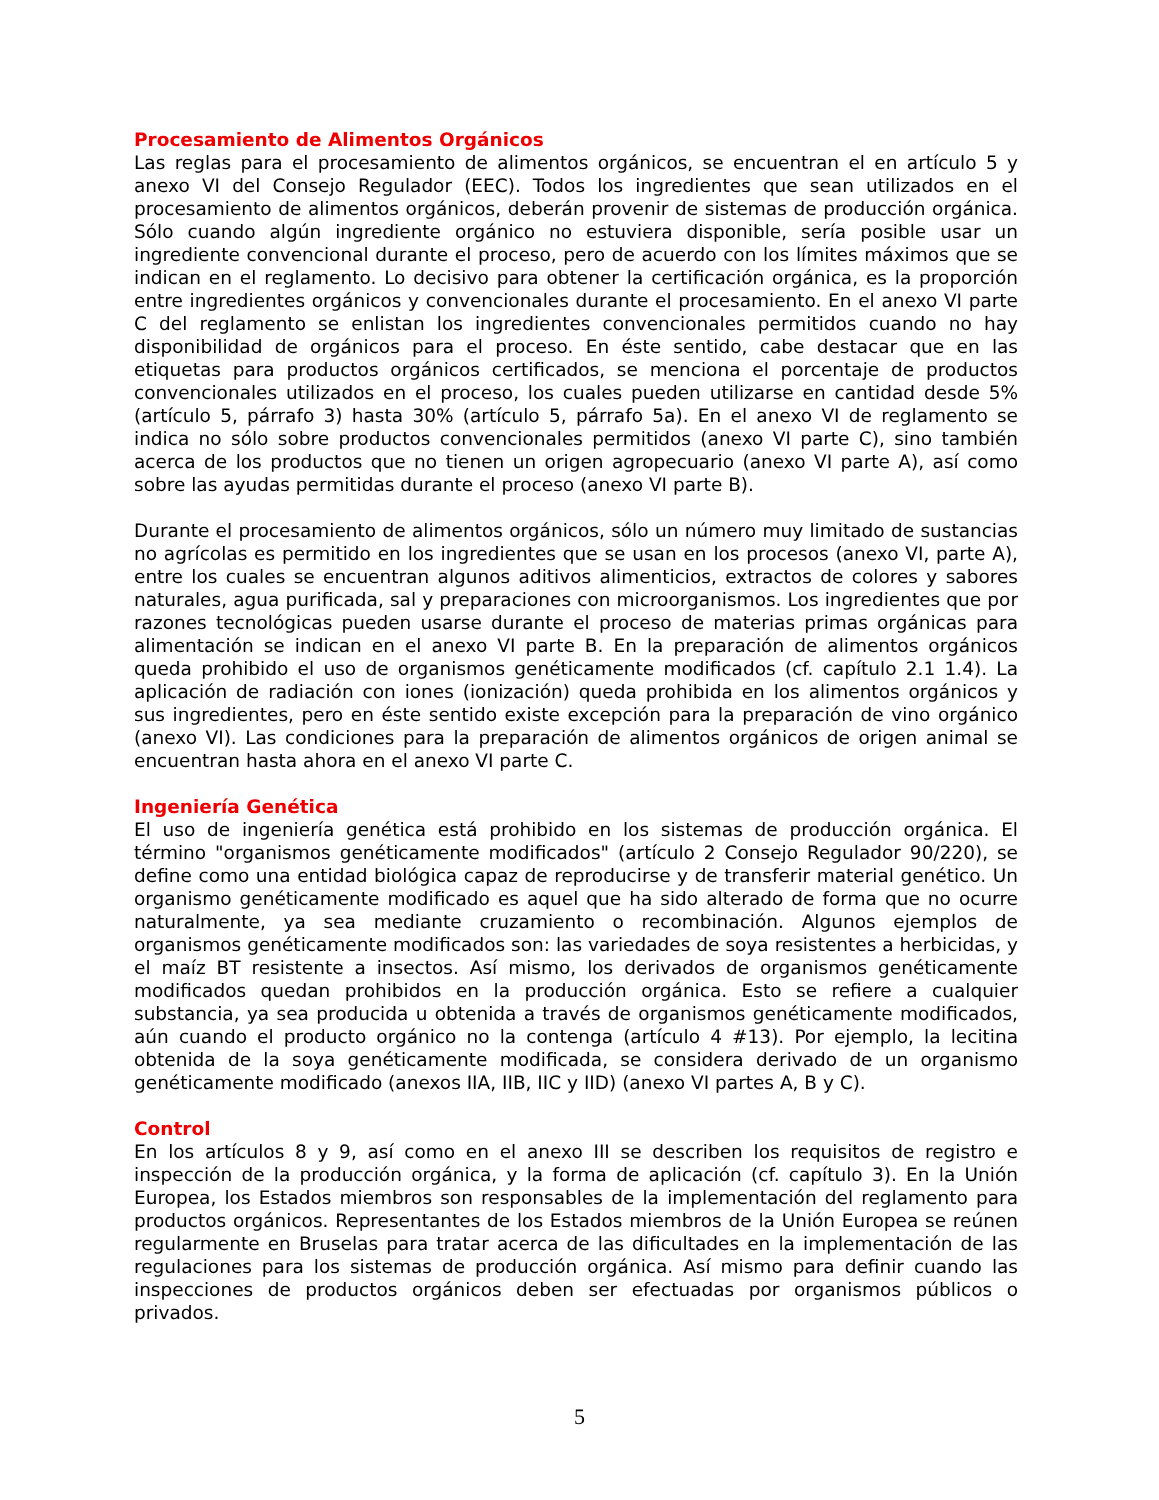Procesamiento de Alimentos Orgánicos
Las reglas para el procesamiento de alimentos orgánicos, se encuentran el en artículo 5 y anexo VI del Consejo Regulador (EEC). Todos los ingredientes que sean utilizados en el procesamiento de alimentos orgánicos, deberán provenir de sistemas de producción orgánica. Sólo cuando algún ingrediente orgánico no estuviera disponible, sería posible usar un ingrediente convencional durante el proceso, pero de acuerdo con los límites máximos que se indican en el reglamento. Lo decisivo para obtener la certificación orgánica, es la proporción entre ingredientes orgánicos y convencionales durante el procesamiento. En el anexo VI parte C del reglamento se enlistan los ingredientes convencionales permitidos cuando no hay disponibilidad de orgánicos para el proceso. En éste sentido, cabe destacar que en las etiquetas para productos orgánicos certificados, se menciona el porcentaje de productos convencionales utilizados en el proceso, los cuales pueden utilizarse en cantidad desde 5% (artículo 5, párrafo 3) hasta 30% (artículo 5, párrafo 5a). En el anexo VI de reglamento se indica no sólo sobre productos convencionales permitidos (anexo VI parte C), sino también acerca de los productos que no tienen un origen agropecuario (anexo VI parte A), así como sobre las ayudas permitidas durante el proceso (anexo VI parte B).
Durante el procesamiento de alimentos orgánicos, sólo un número muy limitado de sustancias no agrícolas es permitido en los ingredientes que se usan en los procesos (anexo VI, parte A), entre los cuales se encuentran algunos aditivos alimenticios, extractos de colores y sabores naturales, agua purificada, sal y preparaciones con microorganismos. Los ingredientes que por razones tecnológicas pueden usarse durante el proceso de materias primas orgánicas para alimentación se indican en el anexo VI parte B. En la preparación de alimentos orgánicos queda prohibido el uso de organismos genéticamente modificados (cf. capítulo 2.1 1.4). La aplicación de radiación con iones (ionización) queda prohibida en los alimentos orgánicos y sus ingredientes, pero en éste sentido existe excepción para la preparación de vino orgánico (anexo VI). Las condiciones para la preparación de alimentos orgánicos de origen animal se encuentran hasta ahora en el anexo VI parte C.
Ingeniería Genética
El uso de ingeniería genética está prohibido en los sistemas de producción orgánica. El término "organismos genéticamente modificados" (artículo 2 Consejo Regulador 90/220), se define como una entidad biológica capaz de reproducirse y de transferir material genético. Un organismo genéticamente modificado es aquel que ha sido alterado de forma que no ocurre naturalmente, ya sea mediante cruzamiento o recombinación. Algunos ejemplos de organismos genéticamente modificados son: las variedades de soya resistentes a herbicidas, y el maíz BT resistente a insectos. Así mismo, los derivados de organismos genéticamente modificados quedan prohibidos en la producción orgánica. Esto se refiere a cualquier substancia, ya sea producida u obtenida a través de organismos genéticamente modificados, aún cuando el producto orgánico no la contenga (artículo 4 #13). Por ejemplo, la lecitina obtenida de la soya genéticamente modificada, se considera derivado de un organismo genéticamente modificado (anexos IIA, IIB, IIC y IID) (anexo VI partes A, B y C).
Control
En los artículos 8 y 9, así como en el anexo III se describen los requisitos de registro e inspección de la producción orgánica, y la forma de aplicación (cf. capítulo 3). En la Unión Europea, los Estados miembros son responsables de la implementación del reglamento para productos orgánicos. Representantes de los Estados miembros de la Unión Europea se reúnen regularmente en Bruselas para tratar acerca de las dificultades en la implementación de las regulaciones para los sistemas de producción orgánica. Así mismo para definir cuando las inspecciones de productos orgánicos deben ser efectuadas por organismos públicos o privados.
5